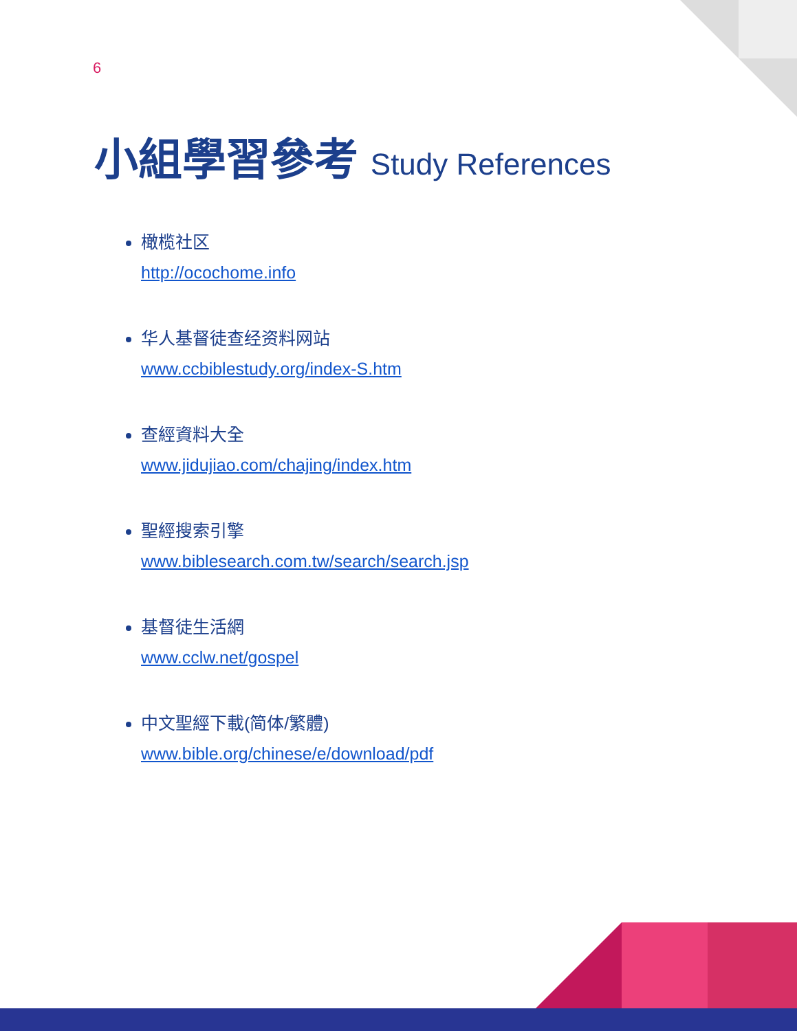6
小組學習參考 Study References
橄榄社区
http://ocochome.info
华人基督徒查经资料网站
www.ccbiblestudy.org/index-S.htm
查經資料大全
www.jidujiao.com/chajing/index.htm
聖經搜索引擎
www.biblesearch.com.tw/search/search.jsp
基督徒生活網
www.cclw.net/gospel
中文聖經下載(简体/繁體)
www.bible.org/chinese/e/download/pdf